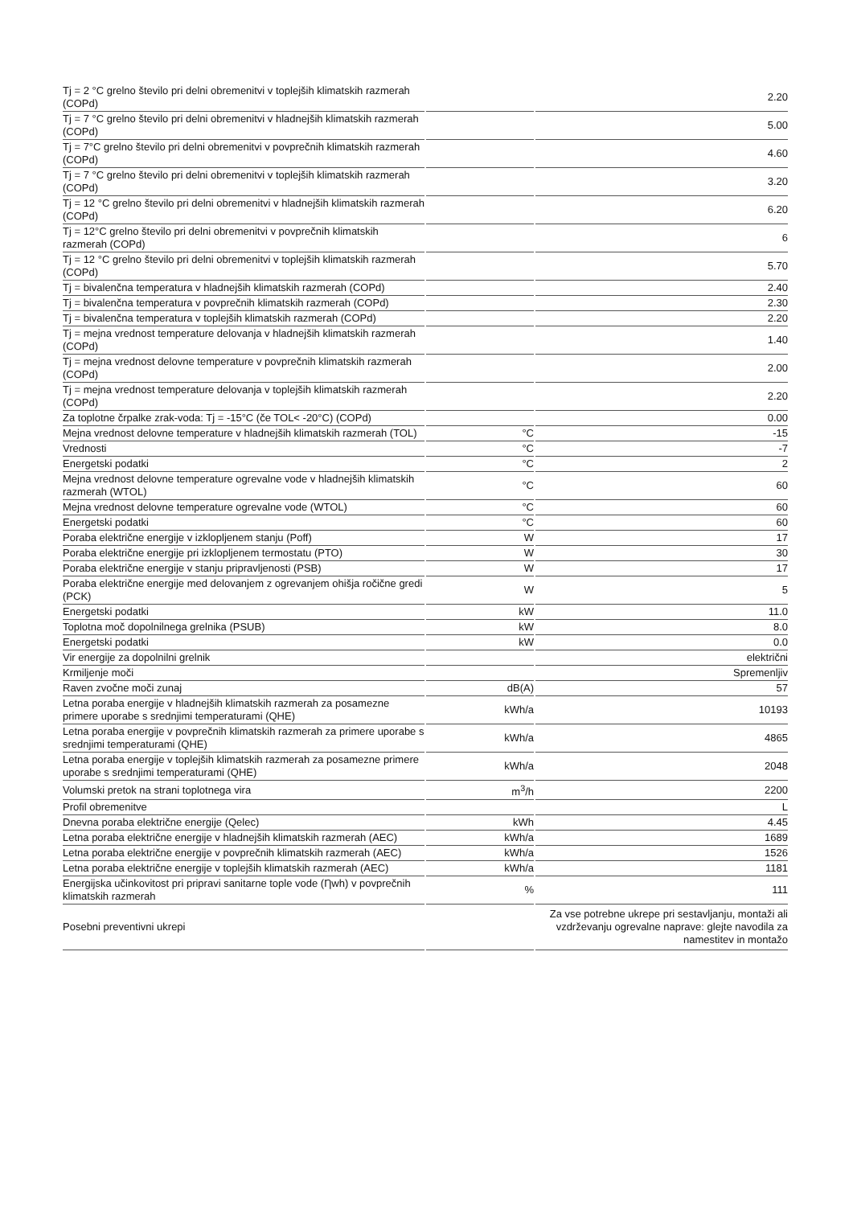| Tj = 2 °C grelno število pri delni obremenitvi v toplejših klimatskih razmerah (COPd) | | 2.20 |
| Tj = 7 °C grelno število pri delni obremenitvi v hladnejših klimatskih razmerah (COPd) | | 5.00 |
| Tj = 7°C grelno število pri delni obremenitvi v povprečnih klimatskih razmerah (COPd) | | 4.60 |
| Tj = 7 °C grelno število pri delni obremenitvi v toplejših klimatskih razmerah (COPd) | | 3.20 |
| Tj = 12 °C grelno število pri delni obremenitvi v hladnejših klimatskih razmerah (COPd) | | 6.20 |
| Tj = 12°C grelno število pri delni obremenitvi v povprečnih klimatskih razmerah (COPd) | | 6 |
| Tj = 12 °C grelno število pri delni obremenitvi v toplejših klimatskih razmerah (COPd) | | 5.70 |
| Tj = bivalenčna temperatura v hladnejših klimatskih razmerah (COPd) | | 2.40 |
| Tj = bivalenčna temperatura v povprečnih klimatskih razmerah (COPd) | | 2.30 |
| Tj = bivalenčna temperatura v toplejših klimatskih razmerah (COPd) | | 2.20 |
| Tj = mejna vrednost temperature delovanja v hladnejših klimatskih razmerah (COPd) | | 1.40 |
| Tj = mejna vrednost delovne temperature v povprečnih klimatskih razmerah (COPd) | | 2.00 |
| Tj = mejna vrednost temperature delovanja v toplejših klimatskih razmerah (COPd) | | 2.20 |
| Za toplotne črpalke zrak-voda: Tj = -15°C (če TOL< -20°C) (COPd) | | 0.00 |
| Mejna vrednost delovne temperature v hladnejših klimatskih razmerah (TOL) | °C | -15 |
| Vrednosti | °C | -7 |
| Energetski podatki | °C | 2 |
| Mejna vrednost delovne temperature ogrevalne vode v hladnejših klimatskih razmerah (WTOL) | °C | 60 |
| Mejna vrednost delovne temperature ogrevalne vode (WTOL) | °C | 60 |
| Energetski podatki | °C | 60 |
| Poraba električne energije v izklopljenem stanju (Poff) | W | 17 |
| Poraba električne energije pri izklopljenem termostatu (PTO) | W | 30 |
| Poraba električne energije v stanju pripravljenosti (PSB) | W | 17 |
| Poraba električne energije med delovanjem z ogrevanjem ohišja ročične gredi (PCK) | W | 5 |
| Energetski podatki | kW | 11.0 |
| Toplotna moč dopolnilnega grelnika (PSUB) | kW | 8.0 |
| Energetski podatki | kW | 0.0 |
| Vir energije za dopolnilni grelnik | | električni |
| Krmiljenje moči | | Spremenljiv |
| Raven zvočne moči zunaj | dB(A) | 57 |
| Letna poraba energije v hladnejših klimatskih razmerah za posamezne primere uporabe s srednjimi temperaturami (QHE) | kWh/a | 10193 |
| Letna poraba energije v povprečnih klimatskih razmerah za primere uporabe s srednjimi temperaturami (QHE) | kWh/a | 4865 |
| Letna poraba energije v toplejših klimatskih razmerah za posamezne primere uporabe s srednjimi temperaturami (QHE) | kWh/a | 2048 |
| Volumski pretok na strani toplotnega vira | m<sup>3</sup>/h | 2200 |
| Profil obremenitve | | L |
| Dnevna poraba električne energije (Qelec) | kWh | 4.45 |
| Letna poraba električne energije v hladnejših klimatskih razmerah (AEC) | kWh/a | 1689 |
| Letna poraba električne energije v povprečnih klimatskih razmerah (AEC) | kWh/a | 1526 |
| Letna poraba električne energije v toplejših klimatskih razmerah (AEC) | kWh/a | 1181 |
| Energijska učinkovitost pri pripravi sanitarne tople vode (Ƞwh) v povprečnih klimatskih razmerah | % | 111 |
| Posebni preventivni ukrepi | | Za vse potrebne ukrepe pri sestavljanju, montaži ali vzdrževanju ogrevalne naprave: glejte navodila za namestitev in montažo |